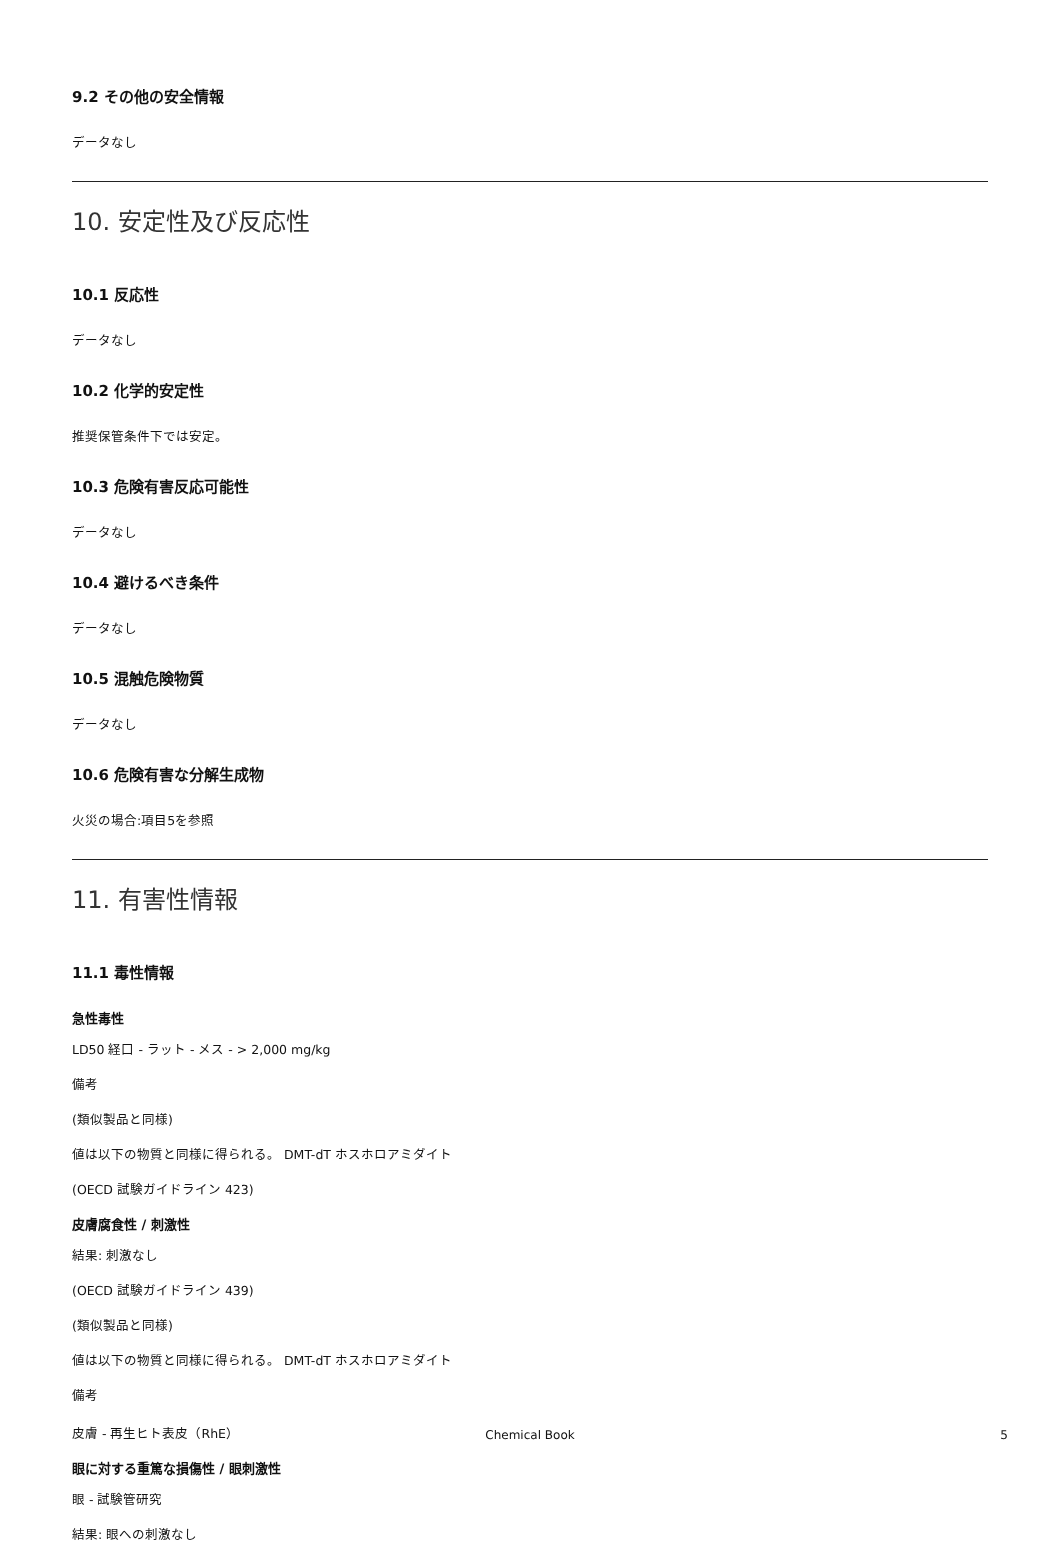9.2 その他の安全情報
データなし
10. 安定性及び反応性
10.1 反応性
データなし
10.2 化学的安定性
推奨保管条件下では安定。
10.3 危険有害反応可能性
データなし
10.4 避けるべき条件
データなし
10.5 混触危険物質
データなし
10.6 危険有害な分解生成物
火災の場合:項目5を参照
11. 有害性情報
11.1 毒性情報
急性毒性
LD50 経口 - ラット - メス - > 2,000 mg/kg
備考
(類似製品と同様)
値は以下の物質と同様に得られる。 DMT-dT ホスホロアミダイト
(OECD 試験ガイドライン 423)
皮膚腐食性 / 刺激性
結果: 刺激なし
(OECD 試験ガイドライン 439)
(類似製品と同様)
値は以下の物質と同様に得られる。 DMT-dT ホスホロアミダイト
備考
皮膚 - 再生ヒト表皮（RhE）
眼に対する重篤な損傷性 / 眼刺激性
眼 - 試験管研究
結果: 眼への刺激なし
Chemical Book
5